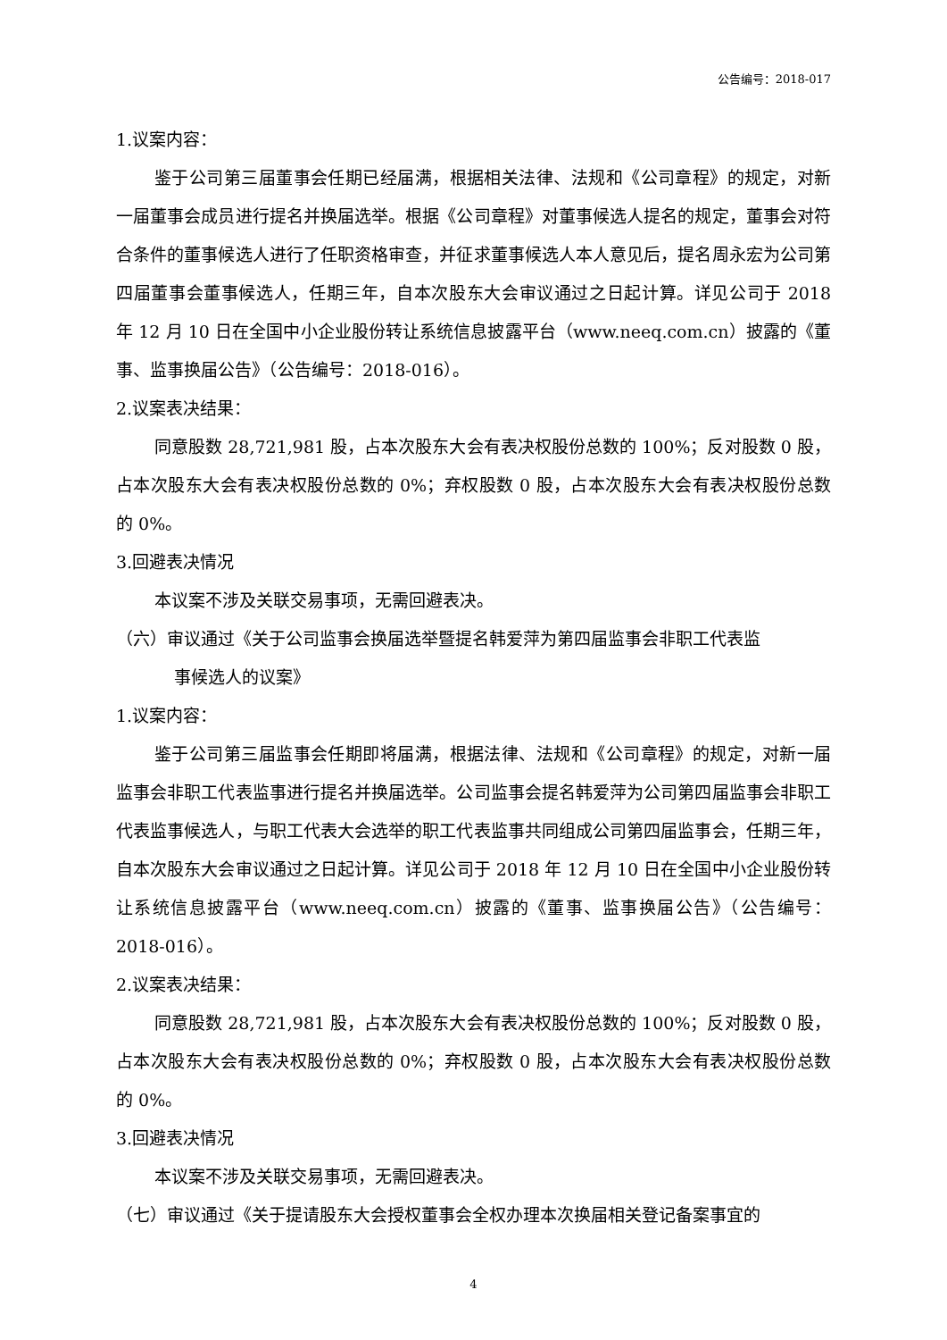公告编号：2018-017
1.议案内容：
鉴于公司第三届董事会任期已经届满，根据相关法律、法规和《公司章程》的规定，对新一届董事会成员进行提名并换届选举。根据《公司章程》对董事候选人提名的规定，董事会对符合条件的董事候选人进行了任职资格审查，并征求董事候选人本人意见后，提名周永宏为公司第四届董事会董事候选人，任期三年，自本次股东大会审议通过之日起计算。详见公司于 2018 年 12 月 10 日在全国中小企业股份转让系统信息披露平台（www.neeq.com.cn）披露的《董事、监事换届公告》（公告编号：2018-016）。
2.议案表决结果：
同意股数 28,721,981 股，占本次股东大会有表决权股份总数的 100%；反对股数 0 股，占本次股东大会有表决权股份总数的 0%；弃权股数 0 股，占本次股东大会有表决权股份总数的 0%。
3.回避表决情况
本议案不涉及关联交易事项，无需回避表决。
（六）审议通过《关于公司监事会换届选举暨提名韩爱萍为第四届监事会非职工代表监
事候选人的议案》
1.议案内容：
鉴于公司第三届监事会任期即将届满，根据法律、法规和《公司章程》的规定，对新一届监事会非职工代表监事进行提名并换届选举。公司监事会提名韩爱萍为公司第四届监事会非职工代表监事候选人，与职工代表大会选举的职工代表监事共同组成公司第四届监事会，任期三年，自本次股东大会审议通过之日起计算。详见公司于 2018 年 12 月 10 日在全国中小企业股份转让系统信息披露平台（www.neeq.com.cn）披露的《董事、监事换届公告》（公告编号：2018-016）。
2.议案表决结果：
同意股数 28,721,981 股，占本次股东大会有表决权股份总数的 100%；反对股数 0 股，占本次股东大会有表决权股份总数的 0%；弃权股数 0 股，占本次股东大会有表决权股份总数的 0%。
3.回避表决情况
本议案不涉及关联交易事项，无需回避表决。
（七）审议通过《关于提请股东大会授权董事会全权办理本次换届相关登记备案事宜的
4